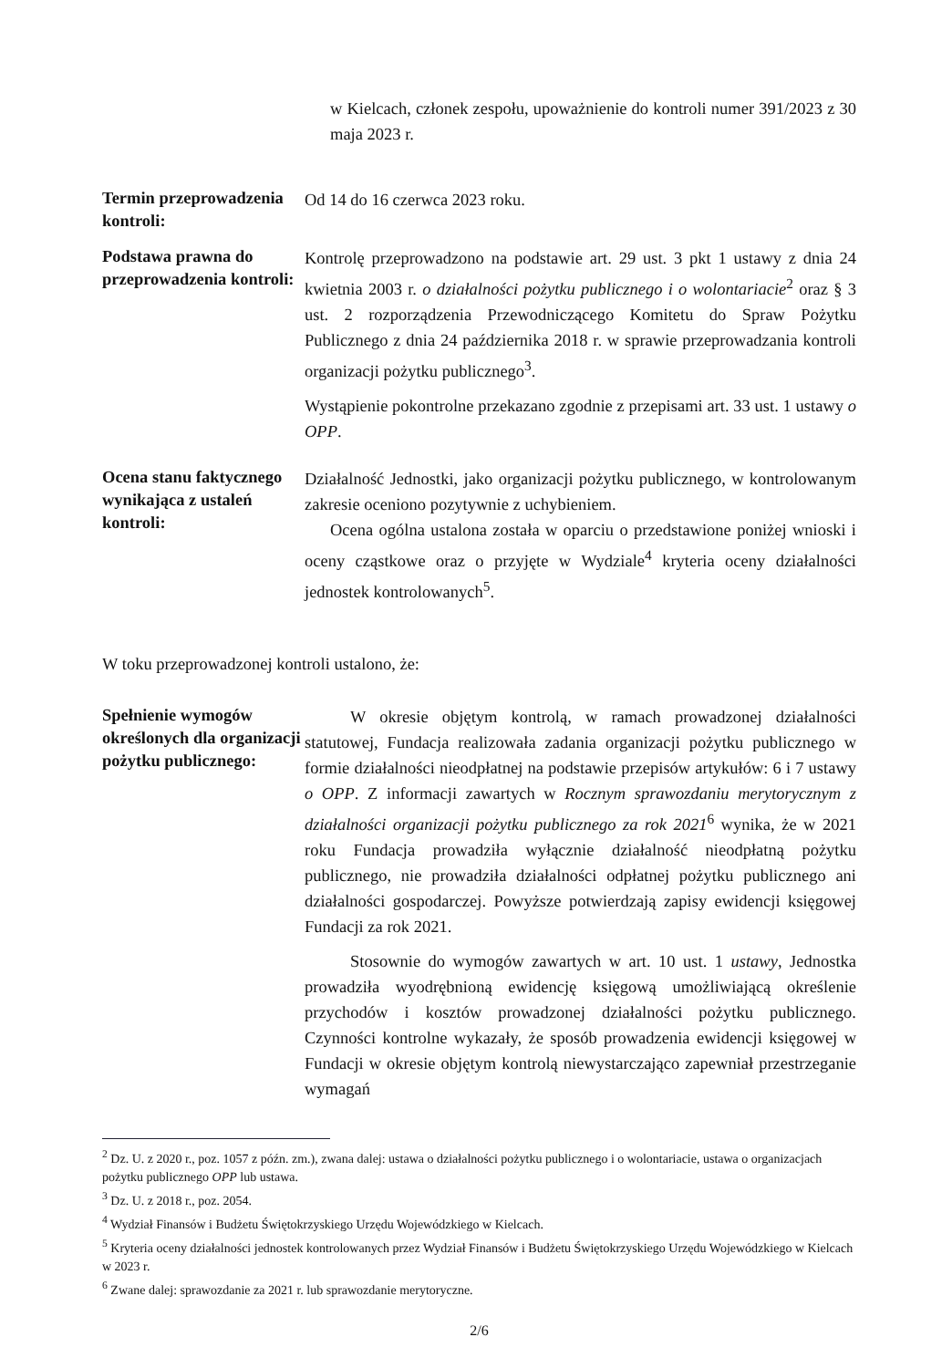w Kielcach, członek zespołu, upoważnienie do kontroli numer 391/2023 z 30 maja 2023 r.
Termin przeprowadzenia kontroli:
Od 14 do 16 czerwca 2023 roku.
Podstawa prawna do przeprowadzenia kontroli:
Kontrolę przeprowadzono na podstawie art. 29 ust. 3 pkt 1 ustawy z dnia 24 kwietnia 2003 r. o działalności pożytku publicznego i o wolontariacie<sup>2</sup> oraz § 3 ust. 2 rozporządzenia Przewodniczącego Komitetu do Spraw Pożytku Publicznego z dnia 24 października 2018 r. w sprawie przeprowadzania kontroli organizacji pożytku publicznego<sup>3</sup>.
Wystąpienie pokontrolne przekazano zgodnie z przepisami art. 33 ust. 1 ustawy o OPP.
Ocena stanu faktycznego wynikająca z ustaleń kontroli:
Działalność Jednostki, jako organizacji pożytku publicznego, w kontrolowanym zakresie oceniono pozytywnie z uchybieniem.
Ocena ogólna ustalona została w oparciu o przedstawione poniżej wnioski i oceny cząstkowe oraz o przyjęte w Wydziale<sup>4</sup> kryteria oceny działalności jednostek kontrolowanych<sup>5</sup>.
W toku przeprowadzonej kontroli ustalono, że:
Spełnienie wymogów określonych dla organizacji pożytku publicznego:
W okresie objętym kontrolą, w ramach prowadzonej działalności statutowej, Fundacja realizowała zadania organizacji pożytku publicznego w formie działalności nieodpłatnej na podstawie przepisów artykułów: 6 i 7 ustawy o OPP. Z informacji zawartych w Rocznym sprawozdaniu merytorycznym z działalności organizacji pożytku publicznego za rok 2021<sup>6</sup> wynika, że w 2021 roku Fundacja prowadziła wyłącznie działalność nieodpłatną pożytku publicznego, nie prowadziła działalności odpłatnej pożytku publicznego ani działalności gospodarczej. Powyższe potwierdzają zapisy ewidencji księgowej Fundacji za rok 2021.
Stosownie do wymogów zawartych w art. 10 ust. 1 ustawy, Jednostka prowadziła wyodrębnioną ewidencję księgową umożliwiającą określenie przychodów i kosztów prowadzonej działalności pożytku publicznego. Czynności kontrolne wykazały, że sposób prowadzenia ewidencji księgowej w Fundacji w okresie objętym kontrolą niewystarczająco zapewniał przestrzeganie wymagań
<sup>2</sup> Dz. U. z 2020 r., poz. 1057 z późn. zm.), zwana dalej: ustawa o działalności pożytku publicznego i o wolontariacie, ustawa o organizacjach pożytku publicznego OPP lub ustawa.
<sup>3</sup> Dz. U. z 2018 r., poz. 2054.
<sup>4</sup> Wydział Finansów i Budżetu Świętokrzyskiego Urzędu Wojewódzkiego w Kielcach.
<sup>5</sup> Kryteria oceny działalności jednostek kontrolowanych przez Wydział Finansów i Budżetu Świętokrzyskiego Urzędu Wojewódzkiego w Kielcach w 2023 r.
<sup>6</sup> Zwane dalej: sprawozdanie za 2021 r. lub sprawozdanie merytoryczne.
2/6